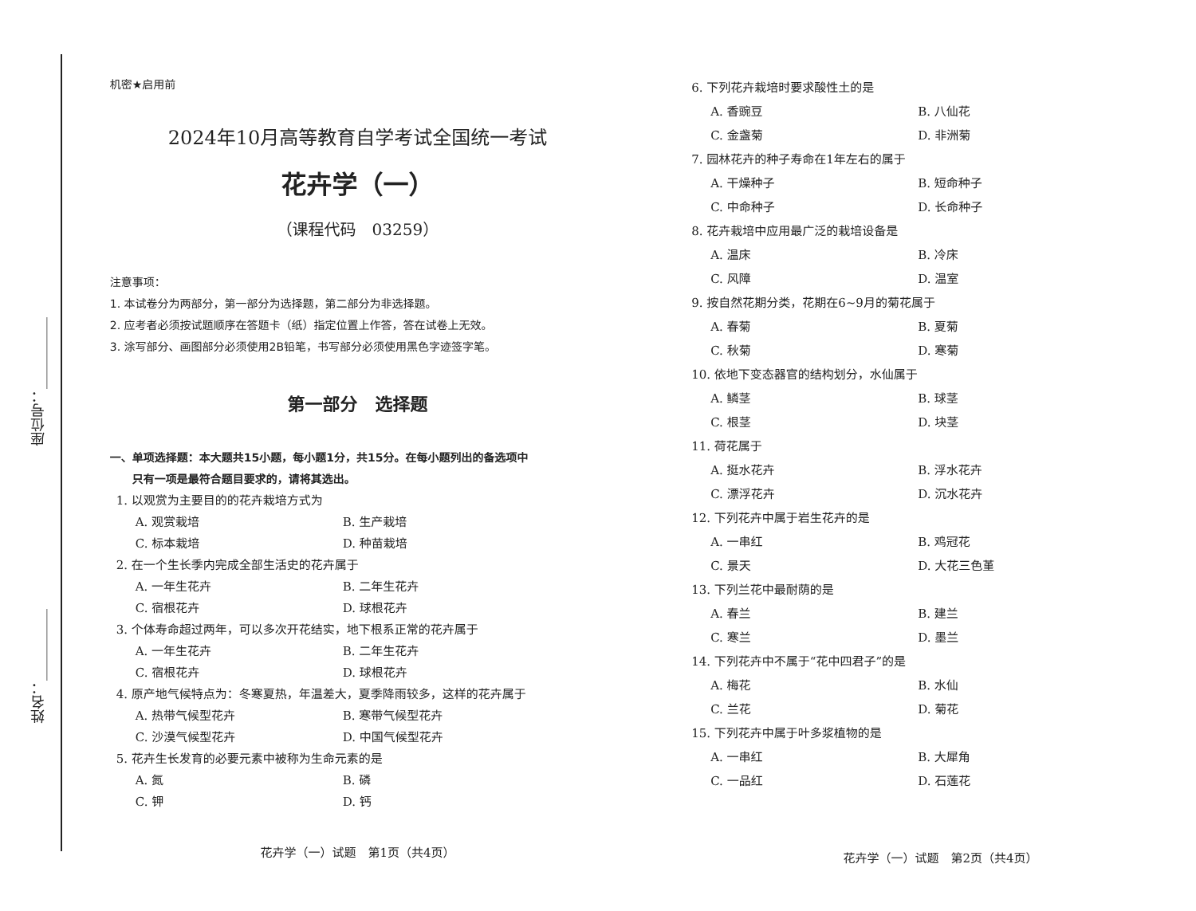座位号：__________
姓名：__________
机密★启用前
2024年10月高等教育自学考试全国统一考试
花卉学（一）
（课程代码　03259）
注意事项：
1. 本试卷分为两部分，第一部分为选择题，第二部分为非选择题。
2. 应考者必须按试题顺序在答题卡（纸）指定位置上作答，答在试卷上无效。
3. 涂写部分、画图部分必须使用2B铅笔，书写部分必须使用黑色字迹签字笔。
第一部分　选择题
一、单项选择题：本大题共15小题，每小题1分，共15分。在每小题列出的备选项中
　　只有一项是最符合题目要求的，请将其选出。
1. 以观赏为主要目的的花卉栽培方式为
A. 观赏栽培 B. 生产栽培
C. 标本栽培 D. 种苗栽培
2. 在一个生长季内完成全部生活史的花卉属于
A. 一年生花卉 B. 二年生花卉
C. 宿根花卉 D. 球根花卉
3. 个体寿命超过两年，可以多次开花结实，地下根系正常的花卉属于
A. 一年生花卉 B. 二年生花卉
C. 宿根花卉 D. 球根花卉
4. 原产地气候特点为：冬寒夏热，年温差大，夏季降雨较多，这样的花卉属于
A. 热带气候型花卉 B. 寒带气候型花卉
C. 沙漠气候型花卉 D. 中国气候型花卉
5. 花卉生长发育的必要元素中被称为生命元素的是
A. 氮 B. 磷
C. 钾 D. 钙
花卉学（一）试题　第1页（共4页）
6. 下列花卉栽培时要求酸性土的是
A. 香豌豆 B. 八仙花
C. 金盏菊 D. 非洲菊
7. 园林花卉的种子寿命在1年左右的属于
A. 干燥种子 B. 短命种子
C. 中命种子 D. 长命种子
8. 花卉栽培中应用最广泛的栽培设备是
A. 温床 B. 冷床
C. 风障 D. 温室
9. 按自然花期分类，花期在6~9月的菊花属于
A. 春菊 B. 夏菊
C. 秋菊 D. 寒菊
10. 依地下变态器官的结构划分，水仙属于
A. 鳞茎 B. 球茎
C. 根茎 D. 块茎
11. 荷花属于
A. 挺水花卉 B. 浮水花卉
C. 漂浮花卉 D. 沉水花卉
12. 下列花卉中属于岩生花卉的是
A. 一串红 B. 鸡冠花
C. 景天 D. 大花三色堇
13. 下列兰花中最耐荫的是
A. 春兰 B. 建兰
C. 寒兰 D. 墨兰
14. 下列花卉中不属于“花中四君子”的是
A. 梅花 B. 水仙
C. 兰花 D. 菊花
15. 下列花卉中属于叶多浆植物的是
A. 一串红 B. 大犀角
C. 一品红 D. 石莲花
花卉学（一）试题　第2页（共4页）